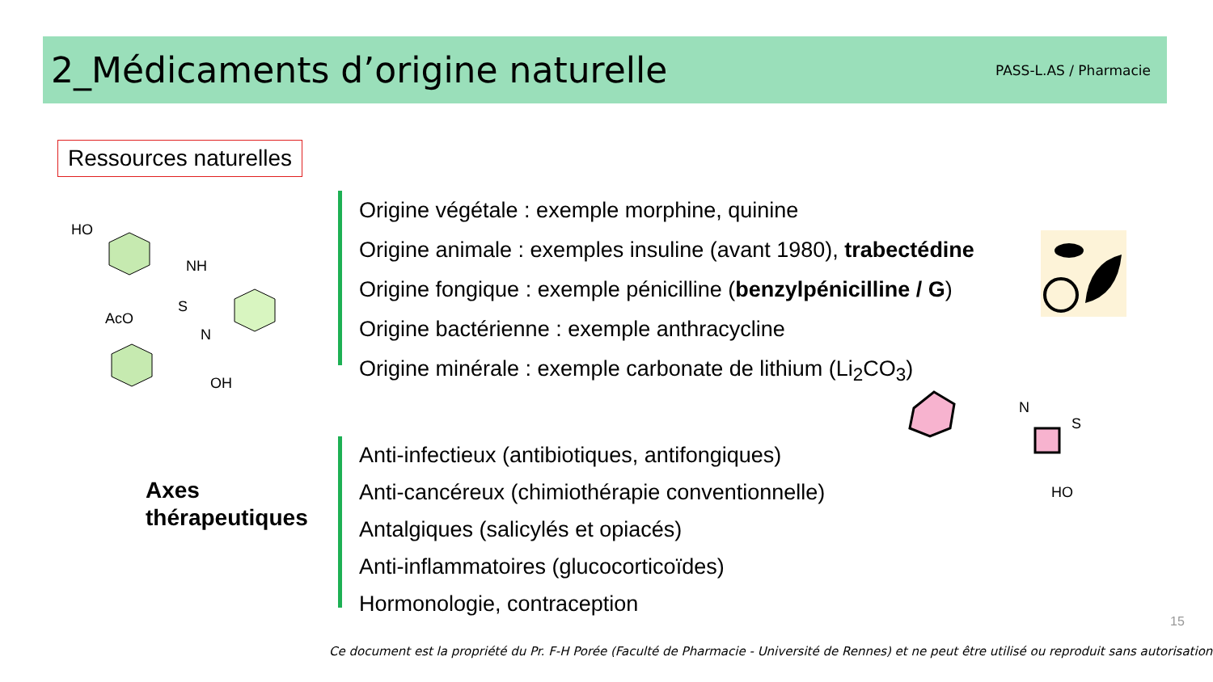2_Médicaments d’origine naturelle
PASS-L.AS / Pharmacie
Ressources naturelles
HO
NH
N
OH
AcO
S
Origine végétale : exemple morphine, quinine
Origine animale : exemples insuline (avant 1980), trabectédine
Origine fongique : exemple pénicilline (benzylpénicilline / G)
Origine bactérienne : exemple anthracycline
Origine minérale : exemple carbonate de lithium (Li<sub>2</sub>CO<sub>3</sub>)
N
S
HO
Axes
thérapeutiques
Anti-infectieux (antibiotiques, antifongiques)
Anti-cancéreux (chimiothérapie conventionnelle)
Antalgiques (salicylés et opiacés)
Anti-inflammatoires (glucocorticoïdes)
Hormonologie, contraception
15
Ce document est la propriété du Pr. F-H Porée (Faculté de Pharmacie - Université de Rennes) et ne peut être utilisé ou reproduit sans autorisation